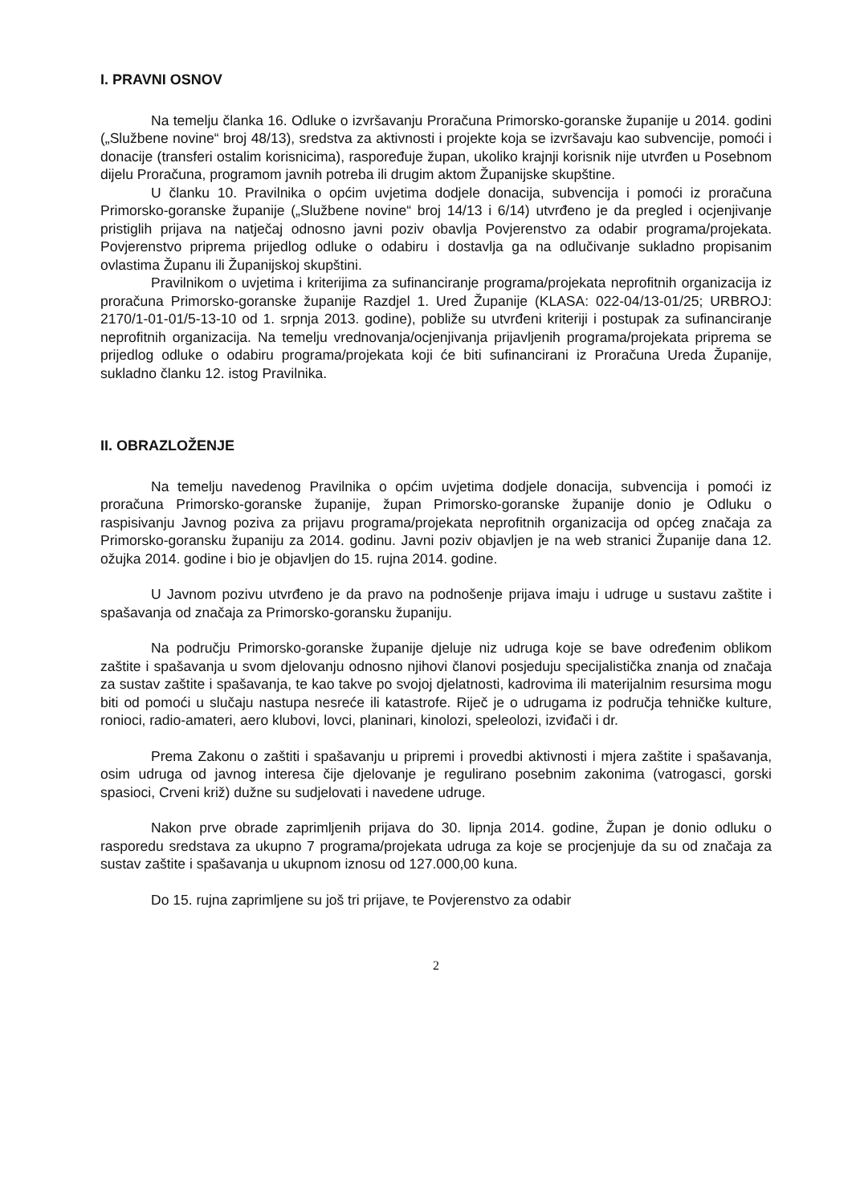I. PRAVNI OSNOV
Na temelju članka 16. Odluke o izvršavanju Proračuna Primorsko-goranske županije u 2014. godini („Službene novine“ broj 48/13), sredstva za aktivnosti i projekte koja se izvršavaju kao subvencije, pomoći i donacije (transferi ostalim korisnicima), raspoređuje župan, ukoliko krajnji korisnik nije utvrđen u Posebnom dijelu Proračuna, programom javnih potreba ili drugim aktom Županijske skupštine.
U članku 10. Pravilnika o općim uvjetima dodjele donacija, subvencija i pomoći iz proračuna Primorsko-goranske županije („Službene novine“ broj 14/13 i 6/14) utvrđeno je da pregled i ocjenjivanje pristiglih prijava na natječaj odnosno javni poziv obavlja Povjerenstvo za odabir programa/projekata. Povjerenstvo priprema prijedlog odluke o odabiru i dostavlja ga na odlučivanje sukladno propisanim ovlastima Županu ili Županijskoj skupštini.
Pravilnikom o uvjetima i kriterijima za sufinanciranje programa/projekata neprofitnih organizacija iz proračuna Primorsko-goranske županije Razdjel 1. Ured Županije (KLASA: 022-04/13-01/25; URBROJ: 2170/1-01-01/5-13-10 od 1. srpnja 2013. godine), pobliže su utvrđeni kriteriji i postupak za sufinanciranje neprofitnih organizacija. Na temelju vrednovanja/ocjenjivanja prijavljenih programa/projekata priprema se prijedlog odluke o odabiru programa/projekata koji će biti sufinancirani iz Proračuna Ureda Županije, sukladno članku 12. istog Pravilnika.
II. OBRAZLOŽENJE
Na temelju navedenog Pravilnika o općim uvjetima dodjele donacija, subvencija i pomoći iz proračuna Primorsko-goranske županije, župan Primorsko-goranske županije donio je Odluku o raspisivanju Javnog poziva za prijavu programa/projekata neprofitnih organizacija od općeg značaja za Primorsko-goransku županiju za 2014. godinu. Javni poziv objavljen je na web stranici Županije dana 12. ožujka 2014. godine i bio je objavljen do 15. rujna 2014. godine.
U Javnom pozivu utvrđeno je da pravo na podnošenje prijava imaju i udruge u sustavu zaštite i spašavanja od značaja za Primorsko-goransku županiju.
Na području Primorsko-goranske županije djeluje niz udruga koje se bave određenim oblikom zaštite i spašavanja u svom djelovanju odnosno njihovi članovi posjeduju specijalistička znanja od značaja za sustav zaštite i spašavanja, te kao takve po svojoj djelatnosti, kadrovima ili materijalnim resursima mogu biti od pomoći u slučaju nastupa nesreće ili katastrofe. Riječ je o udrugama iz područja tehničke kulture, ronioci, radio-amateri, aero klubovi, lovci, planinari, kinolozi, speleolozi, izviđači i dr.
Prema Zakonu o zaštiti i spašavanju u pripremi i provedbi aktivnosti i mjera zaštite i spašavanja, osim udruga od javnog interesa čije djelovanje je regulirano posebnim zakonima (vatrogasci, gorski spasioci, Crveni križ) dužne su sudjelovati i navedene udruge.
Nakon prve obrade zaprimljenih prijava do 30. lipnja 2014. godine, Župan je donio odluku o rasporedu sredstava za ukupno 7 programa/projekata udruga za koje se procjenjuje da su od značaja za sustav zaštite i spašavanja u ukupnom iznosu od 127.000,00 kuna.
Do 15. rujna zaprimljene su još tri prijave, te Povjerenstvo za odabir
2